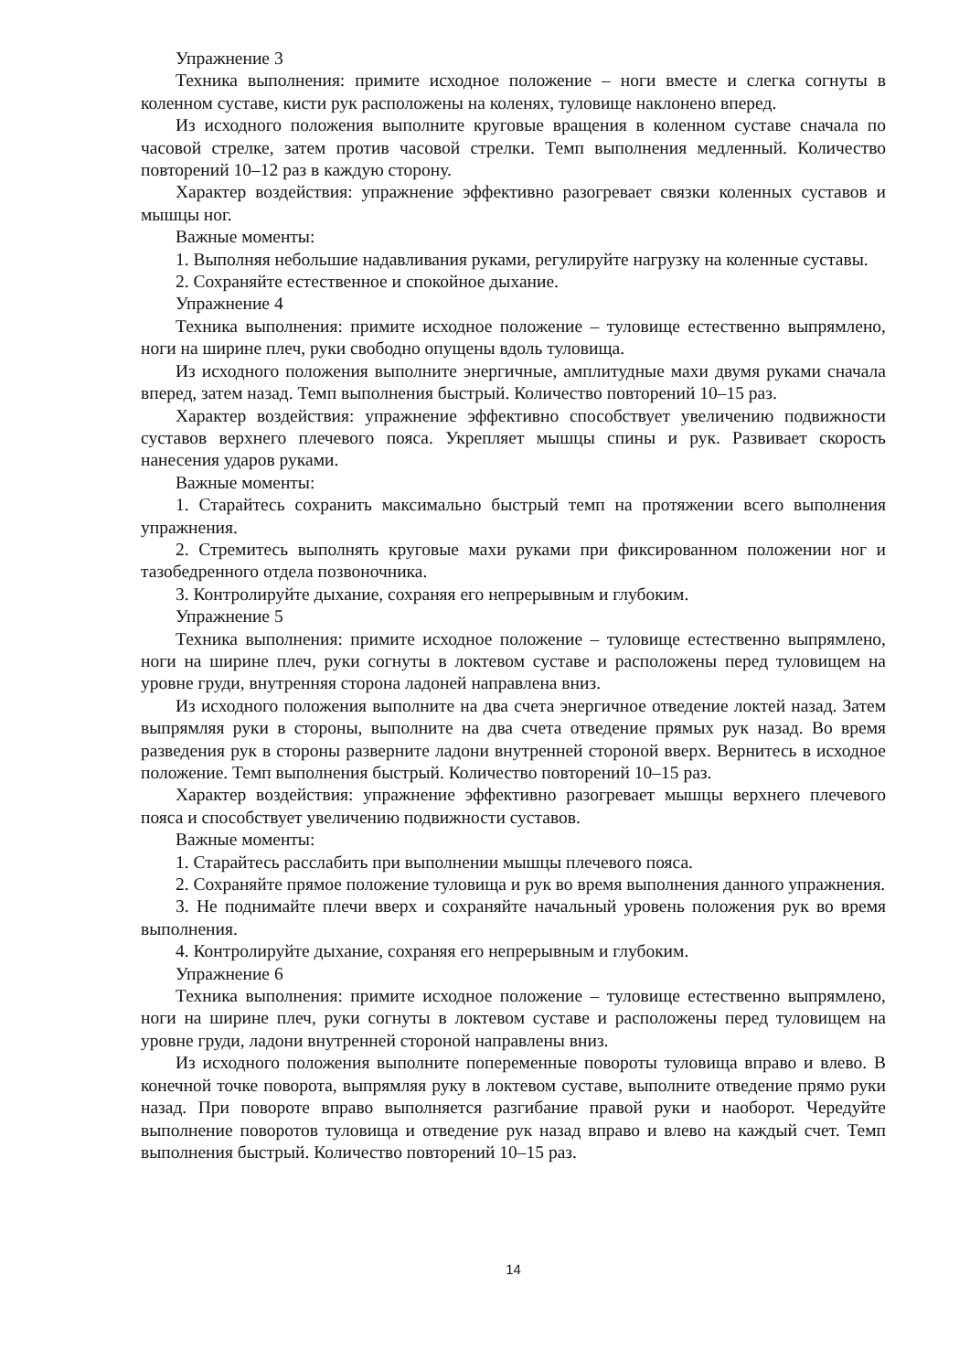Упражнение 3
Техника выполнения: примите исходное положение – ноги вместе и слегка согнуты в коленном суставе, кисти рук расположены на коленях, туловище наклонено вперед.
Из исходного положения выполните круговые вращения в коленном суставе сначала по часовой стрелке, затем против часовой стрелки. Темп выполнения медленный. Количество повторений 10–12 раз в каждую сторону.
Характер воздействия: упражнение эффективно разогревает связки коленных суставов и мышцы ног.
Важные моменты:
1. Выполняя небольшие надавливания руками, регулируйте нагрузку на коленные суставы.
2. Сохраняйте естественное и спокойное дыхание.
Упражнение 4
Техника выполнения: примите исходное положение – туловище естественно выпрямлено, ноги на ширине плеч, руки свободно опущены вдоль туловища.
Из исходного положения выполните энергичные, амплитудные махи двумя руками сначала вперед, затем назад. Темп выполнения быстрый. Количество повторений 10–15 раз.
Характер воздействия: упражнение эффективно способствует увеличению подвижности суставов верхнего плечевого пояса. Укрепляет мышцы спины и рук. Развивает скорость нанесения ударов руками.
Важные моменты:
1. Старайтесь сохранить максимально быстрый темп на протяжении всего выполнения упражнения.
2. Стремитесь выполнять круговые махи руками при фиксированном положении ног и тазобедренного отдела позвоночника.
3. Контролируйте дыхание, сохраняя его непрерывным и глубоким.
Упражнение 5
Техника выполнения: примите исходное положение – туловище естественно выпрямлено, ноги на ширине плеч, руки согнуты в локтевом суставе и расположены перед туловищем на уровне груди, внутренняя сторона ладоней направлена вниз.
Из исходного положения выполните на два счета энергичное отведение локтей назад. Затем выпрямляя руки в стороны, выполните на два счета отведение прямых рук назад. Во время разведения рук в стороны разверните ладони внутренней стороной вверх. Вернитесь в исходное положение. Темп выполнения быстрый. Количество повторений 10–15 раз.
Характер воздействия: упражнение эффективно разогревает мышцы верхнего плечевого пояса и способствует увеличению подвижности суставов.
Важные моменты:
1. Старайтесь расслабить при выполнении мышцы плечевого пояса.
2. Сохраняйте прямое положение туловища и рук во время выполнения данного упражнения.
3. Не поднимайте плечи вверх и сохраняйте начальный уровень положения рук во время выполнения.
4. Контролируйте дыхание, сохраняя его непрерывным и глубоким.
Упражнение 6
Техника выполнения: примите исходное положение – туловище естественно выпрямлено, ноги на ширине плеч, руки согнуты в локтевом суставе и расположены перед туловищем на уровне груди, ладони внутренней стороной направлены вниз.
Из исходного положения выполните попеременные повороты туловища вправо и влево. В конечной точке поворота, выпрямляя руку в локтевом суставе, выполните отведение прямо руки назад. При повороте вправо выполняется разгибание правой руки и наоборот. Чередуйте выполнение поворотов туловища и отведение рук назад вправо и влево на каждый счет. Темп выполнения быстрый. Количество повторений 10–15 раз.
14